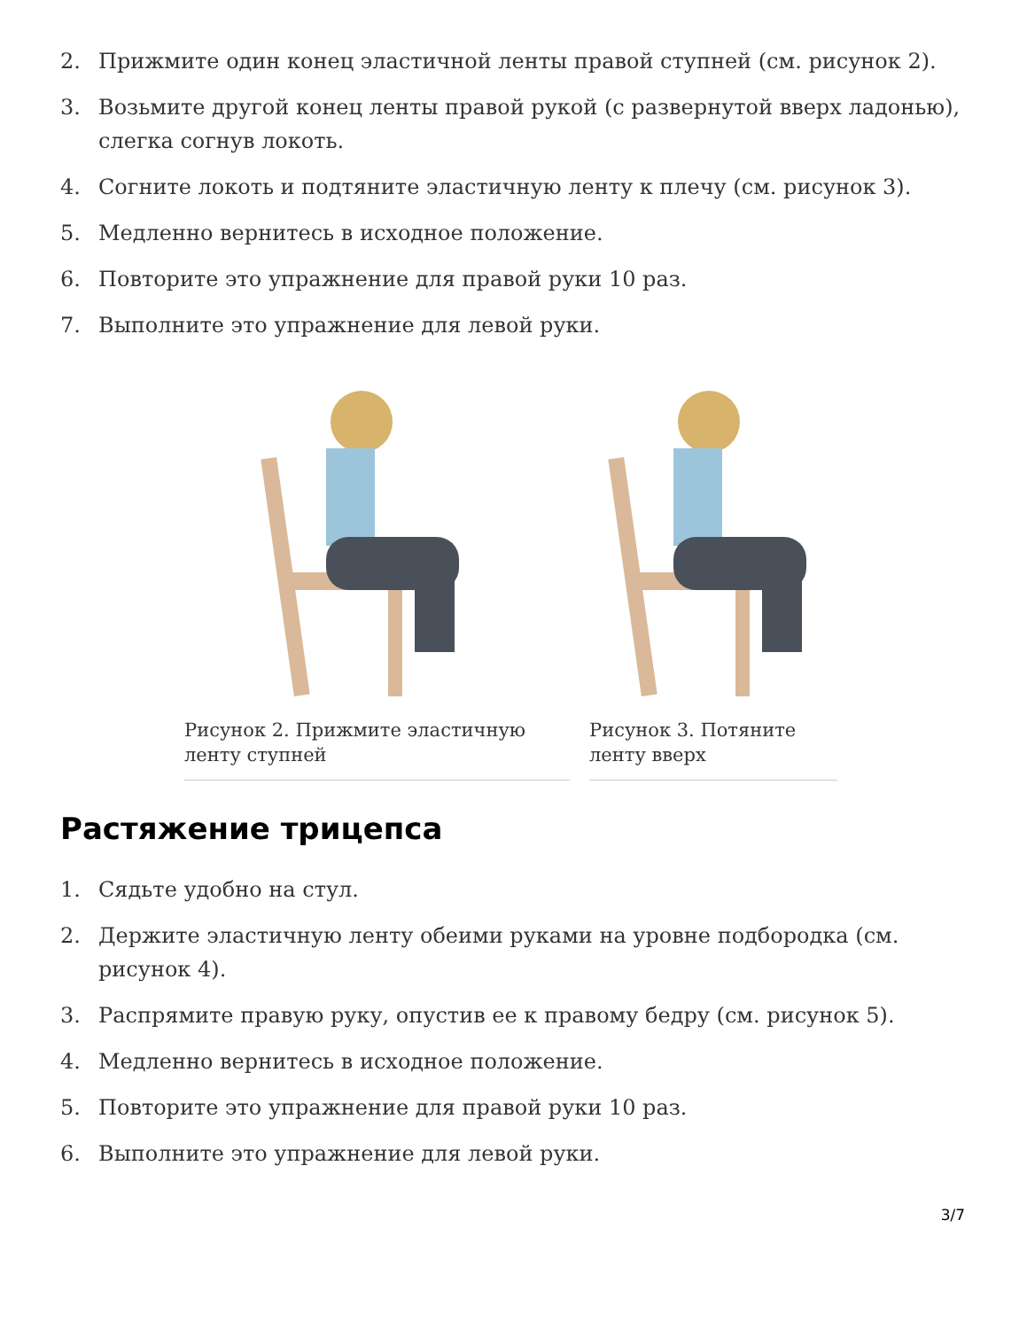2. Прижмите один конец эластичной ленты правой ступней (см. рисунок 2).
3. Возьмите другой конец ленты правой рукой (с развернутой вверх ладонью), слегка согнув локоть.
4. Согните локоть и подтяните эластичную ленту к плечу (см. рисунок 3).
5. Медленно вернитесь в исходное положение.
6. Повторите это упражнение для правой руки 10 раз.
7. Выполните это упражнение для левой руки.
Рисунок 2. Прижмите эластичную ленту ступней Рисунок 3. Потяните ленту вверх
Растяжение трицепса
1. Сядьте удобно на стул.
2. Держите эластичную ленту обеими руками на уровне подбородка (см. рисунок 4).
3. Распрямите правую руку, опустив ее к правому бедру (см. рисунок 5).
4. Медленно вернитесь в исходное положение.
5. Повторите это упражнение для правой руки 10 раз.
6. Выполните это упражнение для левой руки.
3/7